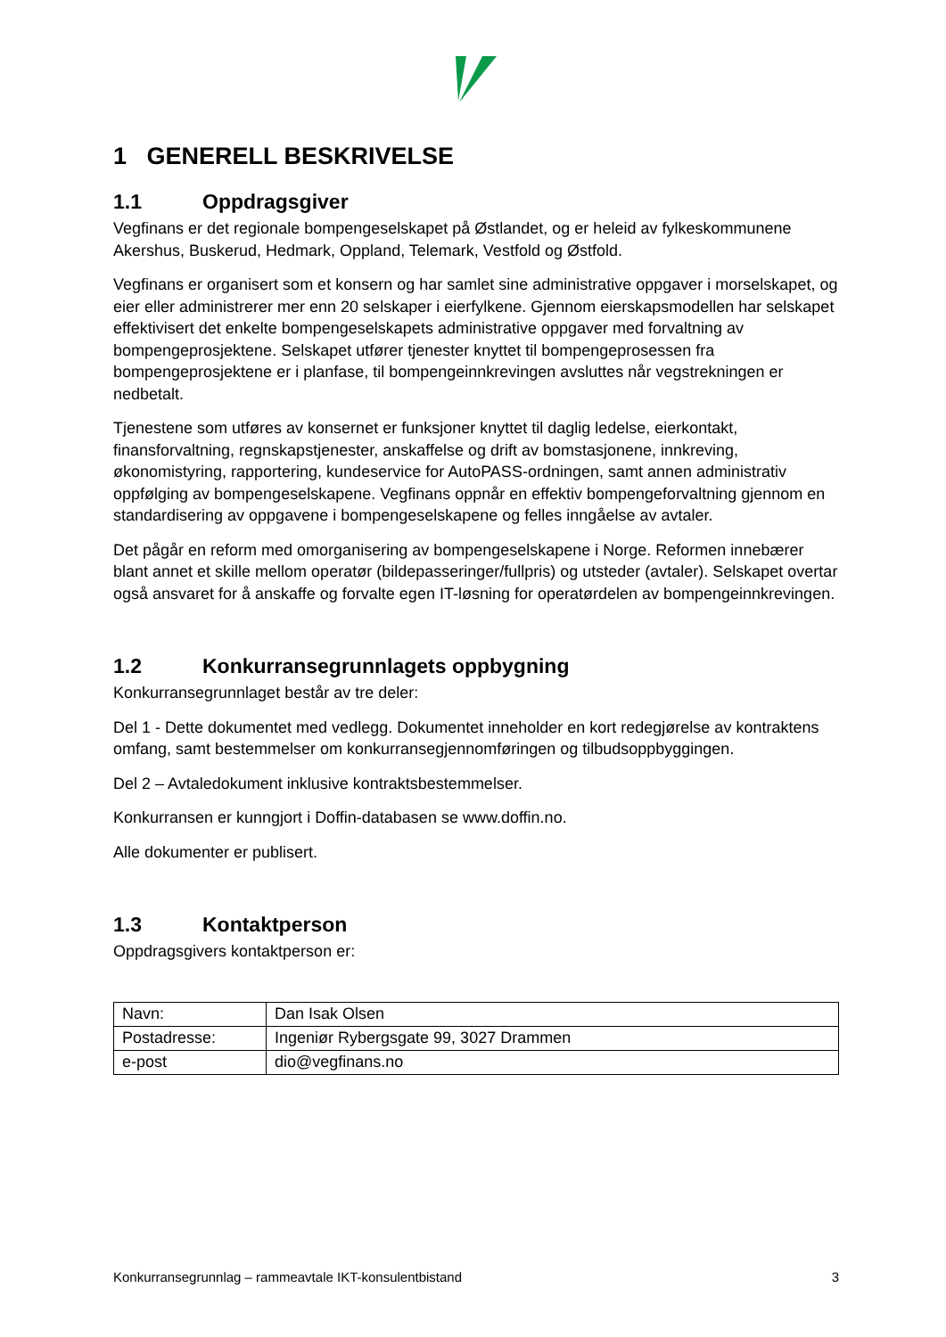1 GENERELL BESKRIVELSE
1.1 Oppdragsgiver
Vegfinans er det regionale bompengeselskapet på Østlandet, og er heleid av fylkeskommunene Akershus, Buskerud, Hedmark, Oppland, Telemark, Vestfold og Østfold.
Vegfinans er organisert som et konsern og har samlet sine administrative oppgaver i morselskapet, og eier eller administrerer mer enn 20 selskaper i eierfylkene. Gjennom eierskapsmodellen har selskapet effektivisert det enkelte bompengeselskapets administrative oppgaver med forvaltning av bompengeprosjektene. Selskapet utfører tjenester knyttet til bompengeprosessen fra bompengeprosjektene er i planfase, til bompengeinnkrevingen avsluttes når vegstrekningen er nedbetalt.
Tjenestene som utføres av konsernet er funksjoner knyttet til daglig ledelse, eierkontakt, finansforvaltning, regnskapstjenester, anskaffelse og drift av bomstasjonene, innkreving, økonomistyring, rapportering, kundeservice for AutoPASS-ordningen, samt annen administrativ oppfølging av bompengeselskapene. Vegfinans oppnår en effektiv bompengeforvaltning gjennom en standardisering av oppgavene i bompengeselskapene og felles inngåelse av avtaler.
Det pågår en reform med omorganisering av bompengeselskapene i Norge. Reformen innebærer blant annet et skille mellom operatør (bildepasseringer/fullpris) og utsteder (avtaler). Selskapet overtar også ansvaret for å anskaffe og forvalte egen IT-løsning for operatørdelen av bompengeinnkrevingen.
1.2 Konkurransegrunnlagets oppbygning
Konkurransegrunnlaget består av tre deler:
Del 1 - Dette dokumentet med vedlegg. Dokumentet inneholder en kort redegjørelse av kontraktens omfang, samt bestemmelser om konkurransegjennomføringen og tilbudsoppbyggingen.
Del 2 – Avtaledokument inklusive kontraktsbestemmelser.
Konkurransen er kunngjort i Doffin-databasen se www.doffin.no.
Alle dokumenter er publisert.
1.3 Kontaktperson
Oppdragsgivers kontaktperson er:
| Navn: | Dan Isak Olsen |
| Postadresse: | Ingeniør Rybergsgate 99, 3027 Drammen |
| e-post | dio@vegfinans.no |
Konkurransegrunnlag – rammeavtale IKT-konsulentbistand 3